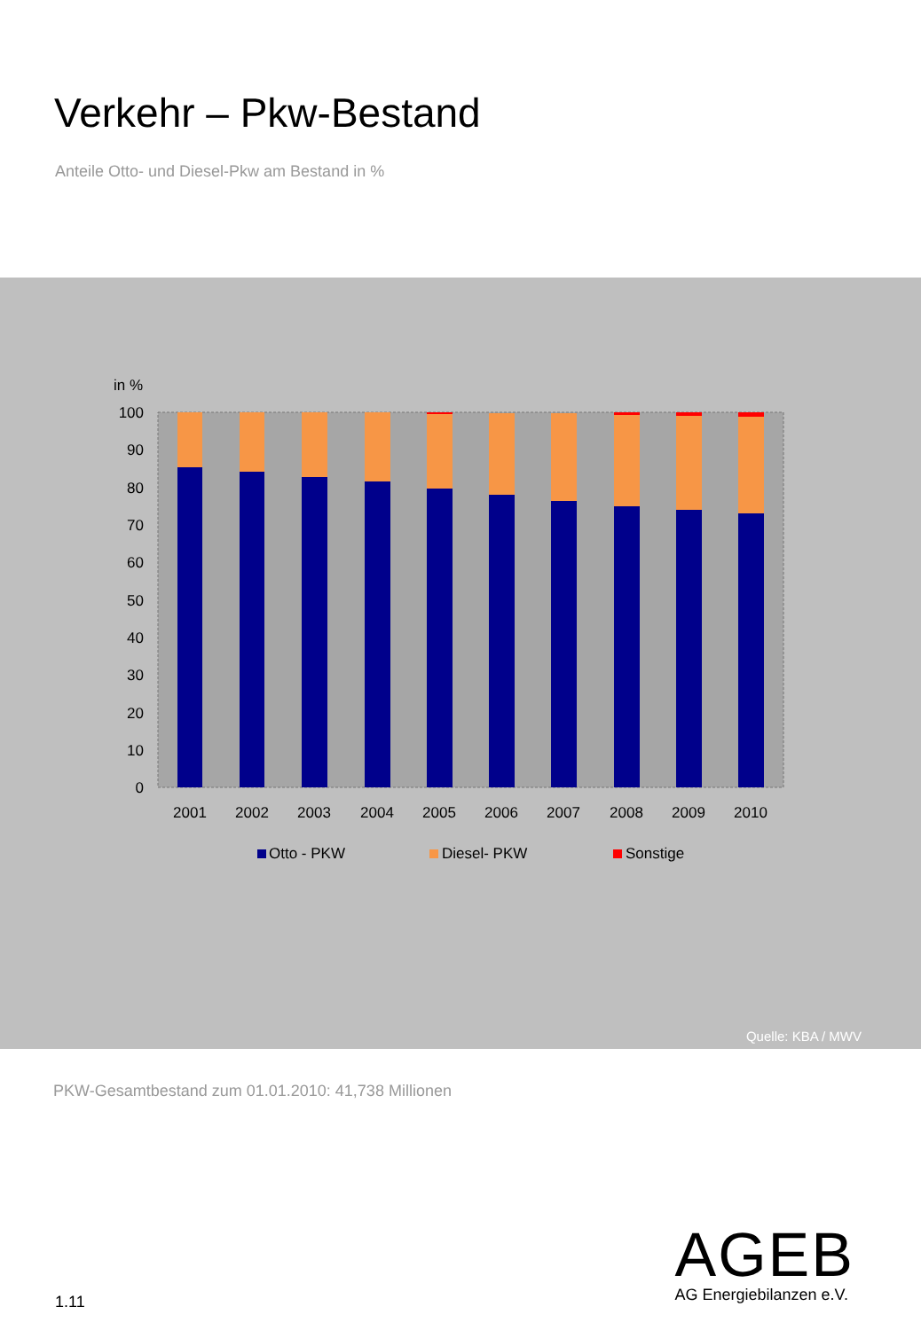Verkehr – Pkw-Bestand
Anteile Otto- und Diesel-Pkw am Bestand in %
in %
100
90
80
70
60
50
40
30
20
10
0
2001
2002
2003
2004
2005
2006
2007
2008
2009
2010
Otto - PKW
Diesel- PKW
Sonstige
Quelle: KBA / MWV
PKW-Gesamtbestand zum 01.01.2010: 41,738 Millionen
1.11
AGEB
AG Energiebilanzen e.V.